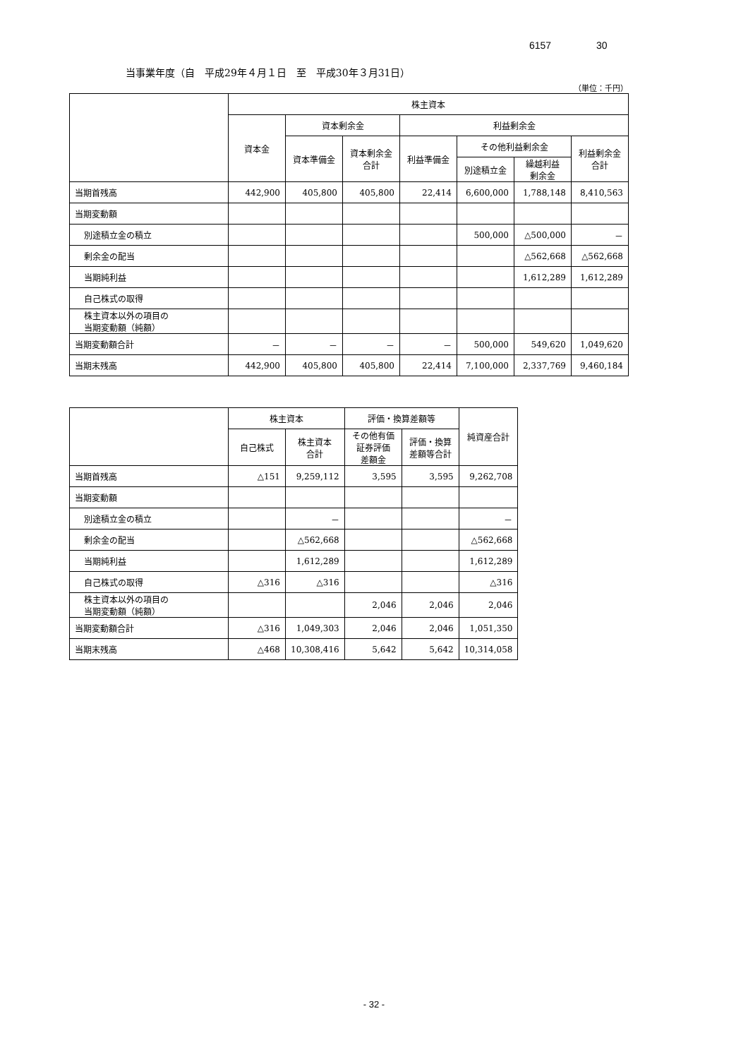6157 30
当事業年度（自　平成29年４月１日　至　平成30年３月31日）
（単位：千円）
| | 株主資本 | | | | | | |
| --- | --- | --- | --- | --- | --- | --- | --- |
| | 資本金 | 資本剰余金 | | 利益剰余金 | | | |
| | | 資本準備金 | 資本剰余金 合計 | 利益準備金 | その他利益剰余金 | | 利益剰余金 合計 |
| | | | | | 別途積立金 | 繰越利益 剰余金 | |
| 当期首残高 | 442,900 | 405,800 | 405,800 | 22,414 | 6,600,000 | 1,788,148 | 8,410,563 |
| 当期変動額 | | | | | | | |
| 別途積立金の積立 | | | | | 500,000 | △500,000 | － |
| 剰余金の配当 | | | | | | △562,668 | △562,668 |
| 当期純利益 | | | | | | 1,612,289 | 1,612,289 |
| 自己株式の取得 | | | | | | | |
| 株主資本以外の項目の 当期変動額（純額） | | | | | | | |
| 当期変動額合計 | － | － | － | － | 500,000 | 549,620 | 1,049,620 |
| 当期末残高 | 442,900 | 405,800 | 405,800 | 22,414 | 7,100,000 | 2,337,769 | 9,460,184 |
| | 株主資本 | | 評価・換算差額等 | | 純資産合計 |
| --- | --- | --- | --- | --- | --- |
| | 自己株式 | 株主資本 合計 | その他有価 証券評価 差額金 | 評価・換算 差額等合計 | |
| 当期首残高 | △151 | 9,259,112 | 3,595 | 3,595 | 9,262,708 |
| 当期変動額 | | | | | |
| 別途積立金の積立 | | － | | | － |
| 剰余金の配当 | | △562,668 | | | △562,668 |
| 当期純利益 | | 1,612,289 | | | 1,612,289 |
| 自己株式の取得 | △316 | △316 | | | △316 |
| 株主資本以外の項目の 当期変動額（純額） | | | 2,046 | 2,046 | 2,046 |
| 当期変動額合計 | △316 | 1,049,303 | 2,046 | 2,046 | 1,051,350 |
| 当期末残高 | △468 | 10,308,416 | 5,642 | 5,642 | 10,314,058 |
- 32 -